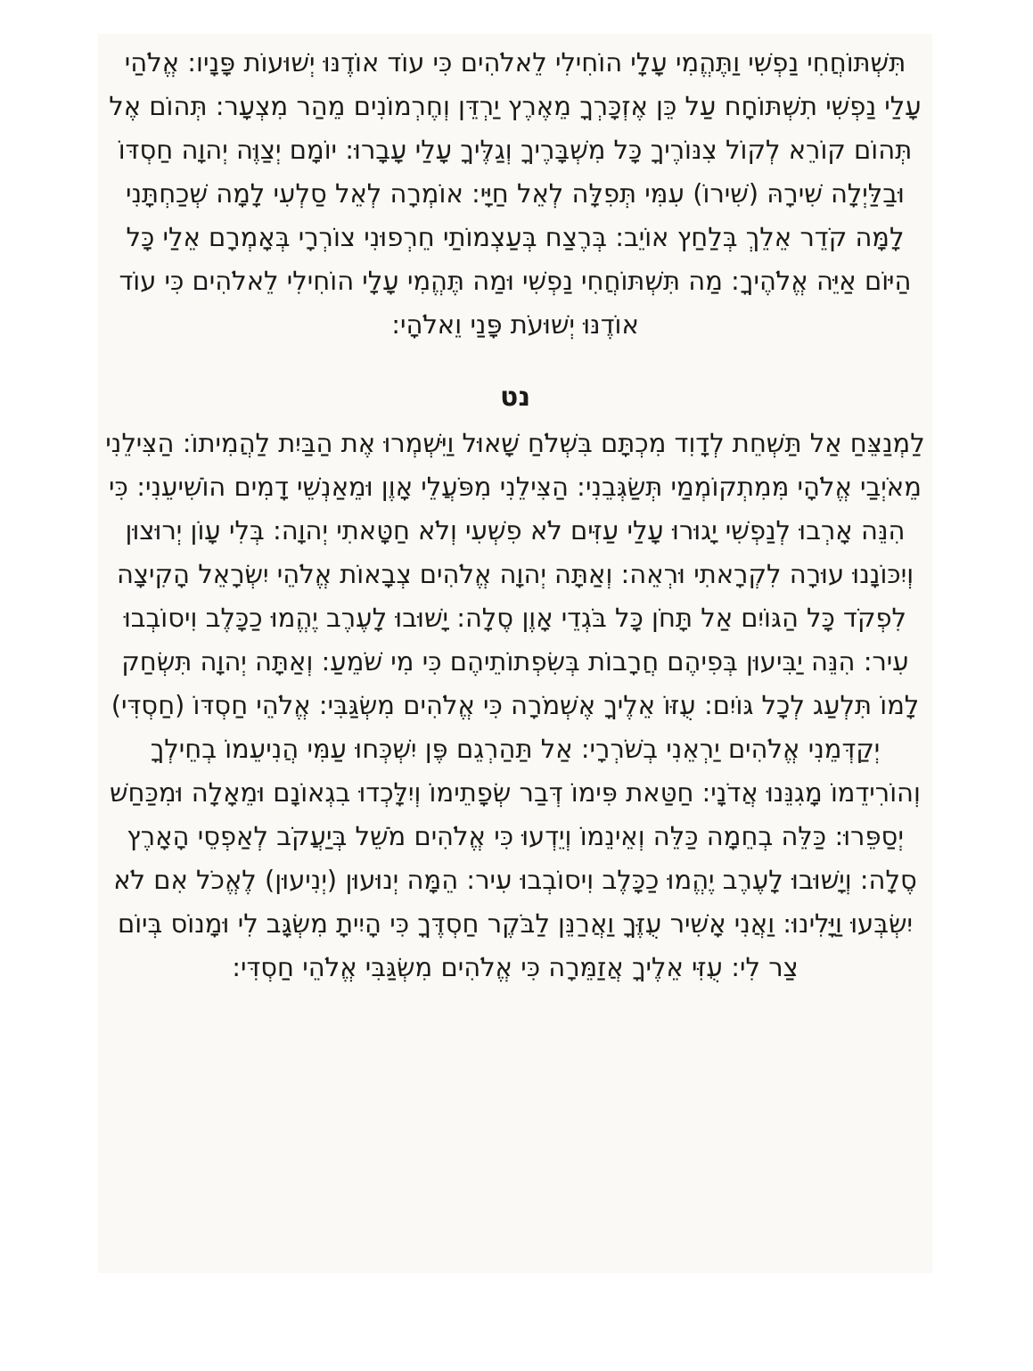תִּשְׁתּוֹחֲחִי נַפְשִׁי וַתֶּהֱמִי עָלָי הוֹחִילִי לֵאלֹהִים כִּי עוֹד אוֹדֶנּוּ יְשׁוּעוֹת פָּנָיו: אֱלֹהַי עָלַי נַפְשִׁי תִשְׁתּוֹחָח עַל כֵּן אֶזְכָּרְךָ מֵאֶרֶץ יַרְדֵּן וְחֶרְמוֹנִים מֵהַר מִצְעָר: תְּהוֹם אֶל תְּהוֹם קוֹרֵא לְקוֹל צִנּוֹרֶיךָ כָּל מִשְׁבָּרֶיךָ וְגַלֶּיךָ עָלַי עָבָרוּ: יוֹמָם יְצַוֶּה יְהוָה חַסְדּוֹ וּבַלַּיְלָה שִׁירָהּ (שִׁירוֹ) עִמִּי תְּפִלָּה לְאֵל חַיָּי: אוֹמְרָה לְאֵל סַלְעִי לָמָה שְׁכַחְתָּנִי לָמָּה קֹדֵר אֵלֵךְ בְּלַחַץ אוֹיֵב: בְּרֶצַח בְּעַצְמוֹתַי חֵרְפוּנִי צוֹרְרָי בְּאָמְרָם אֵלַי כָּל הַיּוֹם אַיֵּה אֱלֹהֶיךָ: מַה תִּשְׁתּוֹחֲחִי נַפְשִׁי וּמַה תֶּהֱמִי עָלָי הוֹחִילִי לֵאלֹהִים כִּי עוֹד אוֹדֶנּוּ יְשׁוּעֹת פָּנַי וֵאלֹהָי:
נט
לַמְנַצֵּחַ אַל תַּשְׁחֵת לְדָוִד מִכְתָּם בִּשְׁלֹחַ שָׁאוּל וַיִּשְׁמְרוּ אֶת הַבַּיִת לַהֲמִיתוֹ: הַצִּילֵנִי מֵאֹיְבַי אֱלֹהָי מִּמִתְקוֹמְמַי תְּשַׂגְּבֵנִי: הַצִּילֵנִי מִפֹּעֲלֵי אָוֶן וּמֵאַנְשֵׁי דָמִים הוֹשִׁיעֵנִי: כִּי הִנֵּה אָרְבוּ לְנַפְשִׁי יָגוּרוּ עָלַי עַזִּים לֹא פִשְׁעִי וְלֹא חַטָּאתִי יְהוָה: בְּלִי עָוֹן יְרוּצוּן וְיִכּוֹנָנוּ עוּרָה לִקְרָאתִי וּרְאֵה: וְאַתָּה יְהוָה אֱלֹהִים צְבָאוֹת אֱלֹהֵי יִשְׂרָאֵל הָקִיצָה לִפְקֹד כָּל הַגּוֹיִם אַל תָּחֹן כָּל בֹּגְדֵי אָוֶן סֶלָה: יָשׁוּבוּ לָעֶרֶב יֶהֱמוּ כַכָּלֶב וִיסוֹבְבוּ עִיר: הִנֵּה יַבִּיעוּן בְּפִיהֶם חֲרָבוֹת בְּשִׂפְתוֹתֵיהֶם כִּי מִי שֹׁמֵעַ: וְאַתָּה יְהוָה תִּשְׂחַק לָמוֹ תִּלְעַג לְכָל גּוֹיִם: עֻזּוֹ אֵלֶיךָ אֶשְׁמֹרָה כִּי אֱלֹהִים מִשְׂגַּבִּי: אֱלֹהֵי חַסְדּוֹ (חַסְדִּי) יְקַדְּמֵנִי אֱלֹהִים יַרְאֵנִי בְשֹׁרְרָי: אַל תַּהַרְגֵם פֶּן יִשְׁכְּחוּ עַמִּי הֲנִיעֵמוֹ בְחֵילְךָ וְהוֹרִידֵמוֹ מָגִנֵּנוּ אֲדֹנָי: חַטַּאת פִּימוֹ דְּבַר שְׂפָתֵימוֹ וְיִלָּכְדוּ בִגְאוֹנָם וּמֵאָלָה וּמִכַּחַשׁ יְסַפֵּרוּ: כַּלֵּה בְחֵמָה כַּלֵּה וְאֵינֵמוֹ וְיֵדְעוּ כִּי אֱלֹהִים מֹשֵׁל בְּיַעֲקֹב לְאַפְסֵי הָאָרֶץ סֶלָה: וְיָשׁוּבוּ לָעֶרֶב יֶהֱמוּ כַכָּלֶב וִיסוֹבְבוּ עִיר: הֵמָּה יְנוּעוּן (יְנִיעוּן) לֶאֱכֹל אִם לֹא יִשְׂבְּעוּ וַיָּלִינוּ: וַאֲנִי אָשִׁיר עֻזֶּךָ וַאֲרַנֵּן לַבֹּקֶר חַסְדֶּךָ כִּי הָיִיתָ מִשְׂגָּב לִי וּמָנוֹס בְּיוֹם צַר לִי: עֻזִּי אֵלֶיךָ אֲזַמֵּרָה כִּי אֱלֹהִים מִשְׂגַּבִּי אֱלֹהֵי חַסְדִּי: